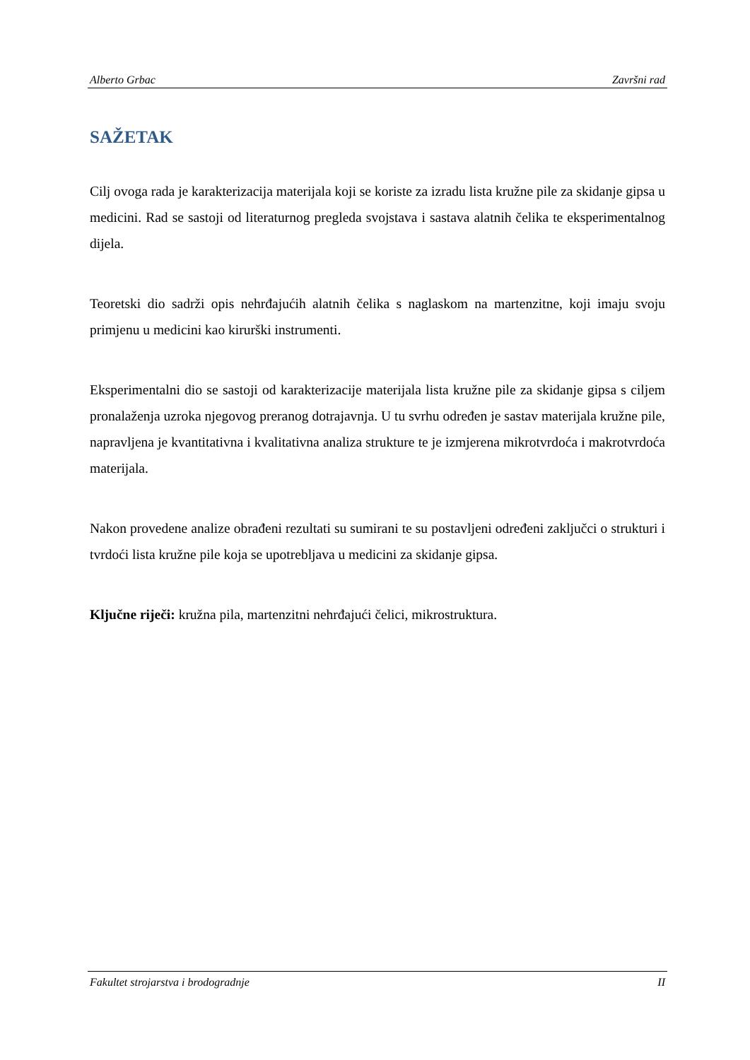Alberto Grbac Završni rad
SAŽETAK
Cilj ovoga rada je karakterizacija materijala koji se koriste za izradu lista kružne pile za skidanje gipsa u medicini. Rad se sastoji od literaturnog pregleda svojstava i sastava alatnih čelika te eksperimentalnog dijela.
Teoretski dio sadrži opis nehrđajućih alatnih čelika s naglaskom na martenzitne, koji imaju svoju primjenu u medicini kao kirurški instrumenti.
Eksperimentalni dio se sastoji od karakterizacije materijala lista kružne pile za skidanje gipsa s ciljem pronalaženja uzroka njegovog preranog dotrajavnja. U tu svrhu određen je sastav materijala kružne pile, napravljena je kvantitativna i kvalitativna analiza strukture te je izmjerena mikrotvrdoća i makrotvrdoća materijala.
Nakon provedene analize obrađeni rezultati su sumirani te su postavljeni određeni zaključci o strukturi i tvrdoći lista kružne pile koja se upotrebljava u medicini za skidanje gipsa.
Ključne riječi: kružna pila, martenzitni nehrđajući čelici, mikrostruktura.
Fakultet strojarstva i brodogradnje II